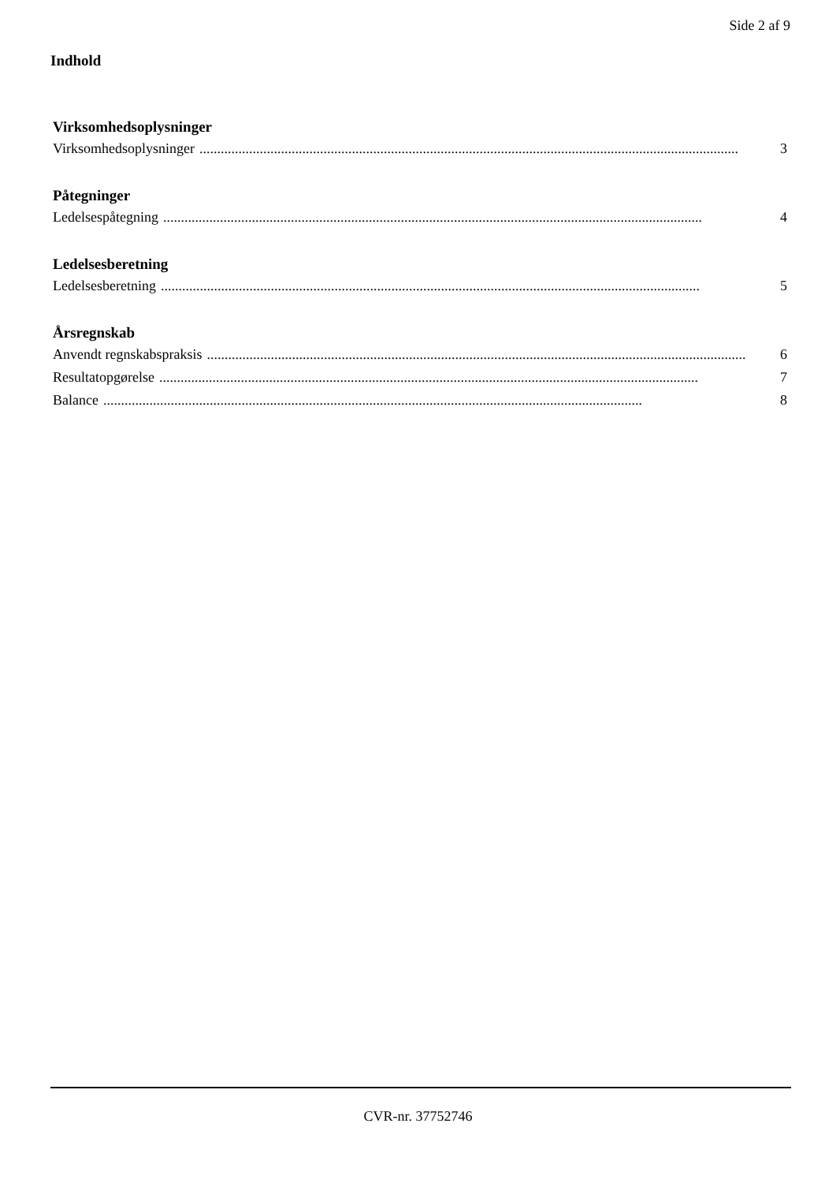Side 2 af 9
Indhold
Virksomhedsoplysninger
Virksomhedsoplysninger........................................................................................................................................................ 3
Påtegninger
Ledelsespåtegning........................................................................................................................................................ 4
Ledelsesberetning
Ledelsesberetning........................................................................................................................................................ 5
Årsregnskab
Anvendt regnskabspraksis........................................................................................................................................................ 6
Resultatopgørelse........................................................................................................................................................ 7
Balance........................................................................................................................................................ 8
CVR-nr. 37752746